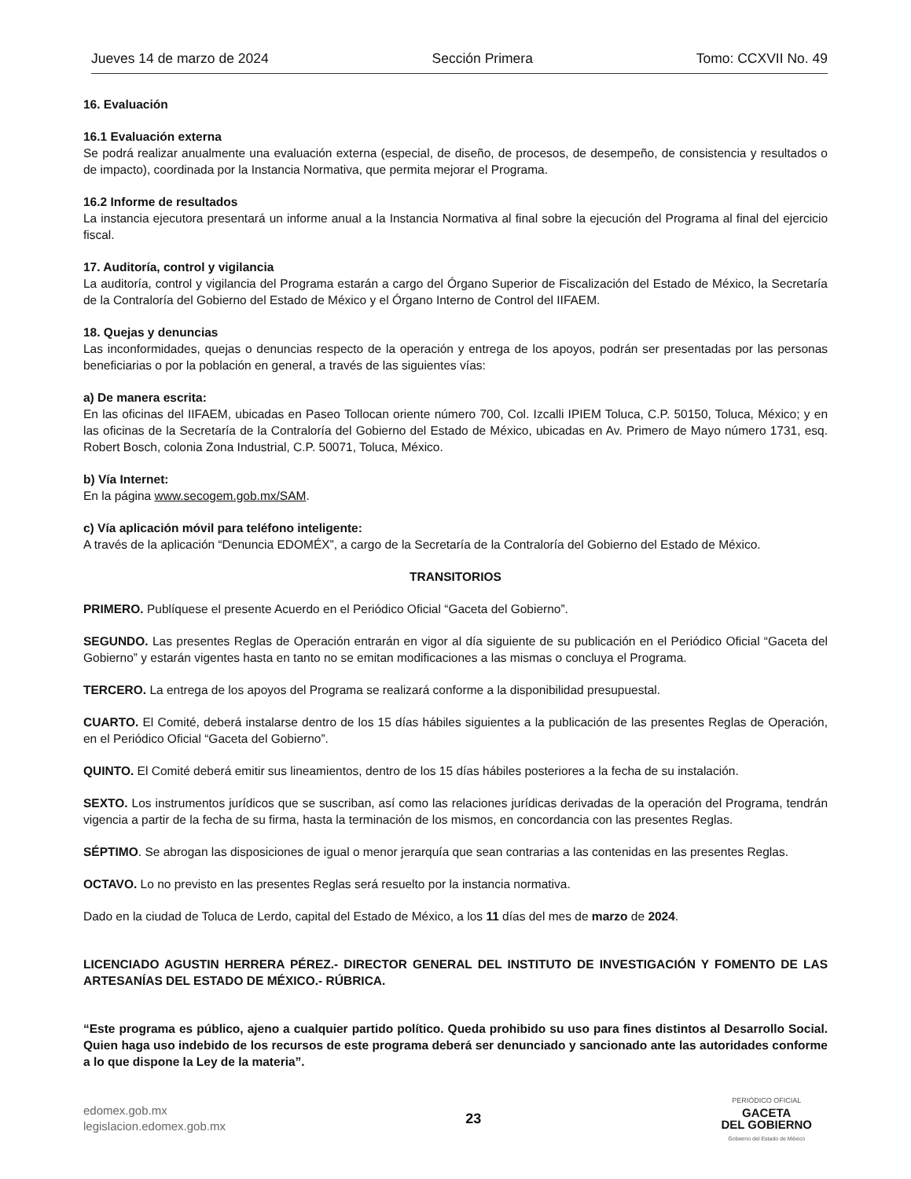Jueves 14 de marzo de 2024 Sección Primera Tomo: CCXVII No. 49
16. Evaluación
16.1 Evaluación externa
Se podrá realizar anualmente una evaluación externa (especial, de diseño, de procesos, de desempeño, de consistencia y resultados o de impacto), coordinada por la Instancia Normativa, que permita mejorar el Programa.
16.2 Informe de resultados
La instancia ejecutora presentará un informe anual a la Instancia Normativa al final sobre la ejecución del Programa al final del ejercicio fiscal.
17. Auditoría, control y vigilancia
La auditoría, control y vigilancia del Programa estarán a cargo del Órgano Superior de Fiscalización del Estado de México, la Secretaría de la Contraloría del Gobierno del Estado de México y el Órgano Interno de Control del IIFAEM.
18. Quejas y denuncias
Las inconformidades, quejas o denuncias respecto de la operación y entrega de los apoyos, podrán ser presentadas por las personas beneficiarias o por la población en general, a través de las siguientes vías:
a) De manera escrita:
En las oficinas del IIFAEM, ubicadas en Paseo Tollocan oriente número 700, Col. Izcalli IPIEM Toluca, C.P. 50150, Toluca, México; y en las oficinas de la Secretaría de la Contraloría del Gobierno del Estado de México, ubicadas en Av. Primero de Mayo número 1731, esq. Robert Bosch, colonia Zona Industrial, C.P. 50071, Toluca, México.
b) Vía Internet:
En la página www.secogem.gob.mx/SAM.
c) Vía aplicación móvil para teléfono inteligente:
A través de la aplicación “Denuncia EDOMÉX”, a cargo de la Secretaría de la Contraloría del Gobierno del Estado de México.
TRANSITORIOS
PRIMERO. Publíquese el presente Acuerdo en el Periódico Oficial “Gaceta del Gobierno”.
SEGUNDO. Las presentes Reglas de Operación entrarán en vigor al día siguiente de su publicación en el Periódico Oficial “Gaceta del Gobierno” y estarán vigentes hasta en tanto no se emitan modificaciones a las mismas o concluya el Programa.
TERCERO. La entrega de los apoyos del Programa se realizará conforme a la disponibilidad presupuestal.
CUARTO. El Comité, deberá instalarse dentro de los 15 días hábiles siguientes a la publicación de las presentes Reglas de Operación, en el Periódico Oficial “Gaceta del Gobierno”.
QUINTO. El Comité deberá emitir sus lineamientos, dentro de los 15 días hábiles posteriores a la fecha de su instalación.
SEXTO. Los instrumentos jurídicos que se suscriban, así como las relaciones jurídicas derivadas de la operación del Programa, tendrán vigencia a partir de la fecha de su firma, hasta la terminación de los mismos, en concordancia con las presentes Reglas.
SÉPTIMO. Se abrogan las disposiciones de igual o menor jerarquía que sean contrarias a las contenidas en las presentes Reglas.
OCTAVO. Lo no previsto en las presentes Reglas será resuelto por la instancia normativa.
Dado en la ciudad de Toluca de Lerdo, capital del Estado de México, a los 11 días del mes de marzo de 2024.
LICENCIADO AGUSTIN HERRERA PÉREZ.- DIRECTOR GENERAL DEL INSTITUTO DE INVESTIGACIÓN Y FOMENTO DE LAS ARTESANÍAS DEL ESTADO DE MÉXICO.- RÚBRICA.
“Este programa es público, ajeno a cualquier partido político. Queda prohibido su uso para fines distintos al Desarrollo Social. Quien haga uso indebido de los recursos de este programa deberá ser denunciado y sancionado ante las autoridades conforme a lo que dispone la Ley de la materia”.
edomex.gob.mx
legislacion.edomex.gob.mx
23
PERIÓDICO OFICIAL
GACETA
DEL GOBIERNO
Gobierno del Estado de México